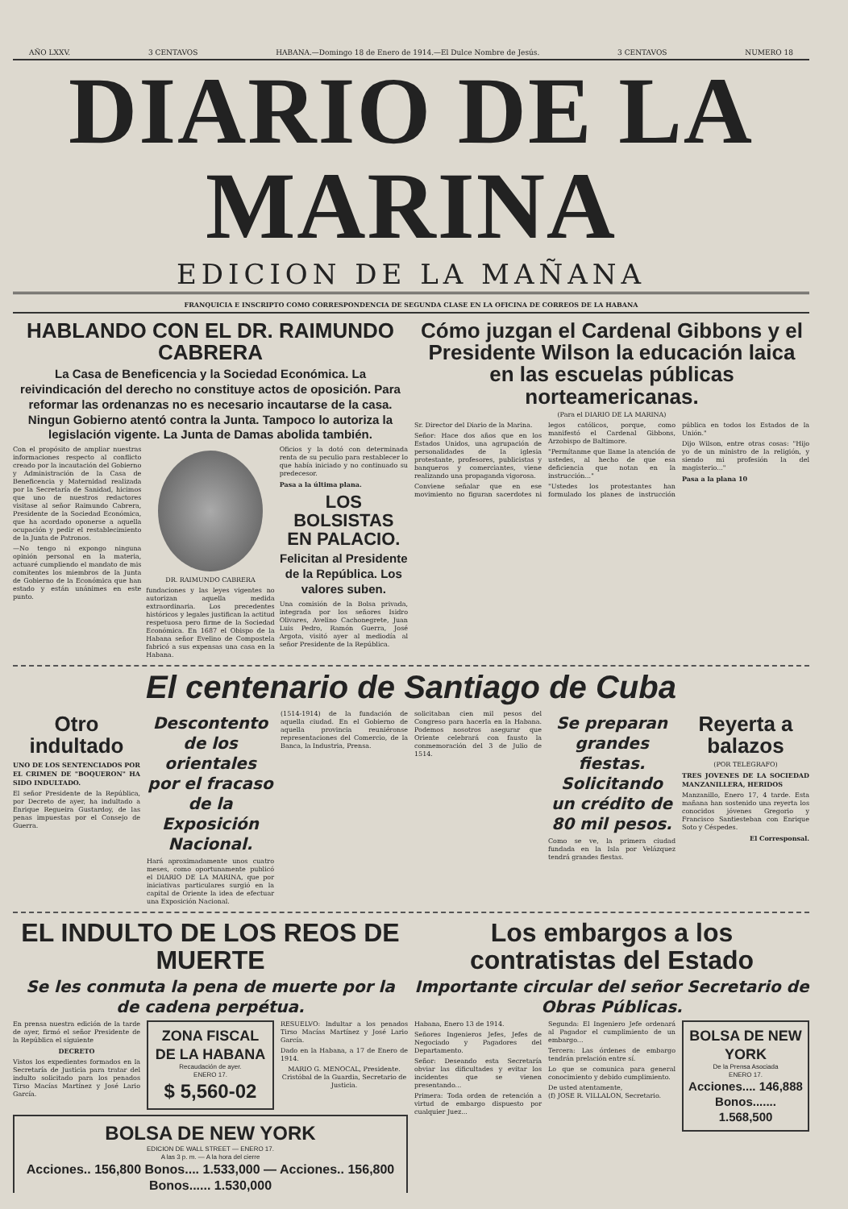AÑO LXXV. 3 CENTAVOS HABANA.—Domingo 18 de Enero de 1914.—El Dulce Nombre de Jesús. 3 CENTAVOS NUMERO 18
DIARIO DE LA MARINA
EDICION DE LA MAÑANA
FRANQUICIA E INSCRIPTO COMO CORRESPONDENCIA DE SEGUNDA CLASE EN LA OFICINA DE CORREOS DE LA HABANA
HABLANDO CON EL DR. RAIMUNDO CABRERA
La Casa de Beneficencia y la Sociedad Económica. La reivindicación del derecho no constituye actos de oposición. Para reformar las ordenanzas no es necesario incautarse de la casa. Ningun Gobierno atentó contra la Junta. Tampoco lo autoriza la legislación vigente. La Junta de Damas abolida también.
Con el propósito de ampliar nuestras informaciones respecto al conflicto creado por la incautación del Gobierno y Administración de la Casa de Beneficencia y Maternidad realizada por la Secretaría de Sanidad, hicimos que uno de nuestros redactores visitase al señor Raimundo Cabrera, Presidente de la Sociedad Económica, que ha acordado oponerse a aquella ocupación y pedir el restablecimiento de la Junta de Patronos.
—No tengo ni expongo ninguna opinión personal en la materia, actuaré cumpliendo el mandato de mis comitentes los miembros de la Junta de Gobierno de la Económica que han estado y están unánimes en este punto.
DR. RAIMUNDO CABRERA
fundaciones y las leyes vigentes no autorizan aquella medida extraordinaria. Los precedentes históricos y legales justifican la actitud respetuosa pero firme de la Sociedad Económica. En 1687 el Obispo de la Habana señor Evelino de Compostela fabricó a sus expensas una casa en la Habana.
Oficios y la dotó con determinada renta de su peculio para restablecer lo que había iniciado y no continuado su predecesor.
Pasa a la última plana.
LOS BOLSISTAS EN PALACIO.
Felicitan al Presidente de la República. Los valores suben.
Una comisión de la Bolsa privada, integrada por los señores Isidro Olivares, Avelino Cachonegrete, Juan Luis Pedro, Ramón Guerra, José Argota, visitó ayer al mediodía al señor Presidente de la República.
Cómo juzgan el Cardenal Gibbons y el Presidente Wilson la educación laica en las escuelas públicas norteamericanas.
(Para el DIARIO DE LA MARINA)
Sr. Director del Diario de la Marina.
Señor: Hace dos años que en los Estados Unidos, una agrupación de personalidades de la iglesia protestante, profesores, publicistas y banqueros y comerciantes, viene realizando una propaganda vigorosa.
Conviene señalar que en ese movimiento no figuran sacerdotes ni legos católicos, porque, como manifestó el Cardenal Gibbons, Arzobispo de Baltimore.
"Permítanme que llame la atención de ustedes, al hecho de que esa deficiencia que notan en la instrucción..."
"Ustedes los protestantes han formulado los planes de instrucción pública en todos los Estados de la Unión."
Dijo Wilson, entre otras cosas: "Hijo yo de un ministro de la religión, y siendo mi profesión la del magisterio..."
Pasa a la plana 10
El centenario de Santiago de Cuba
Otro indultado
UNO DE LOS SENTENCIADOS POR EL CRIMEN DE "BOQUERON" HA SIDO INDULTADO.
El señor Presidente de la República, por Decreto de ayer, ha indultado a Enrique Regueira Gustardoy, de las penas impuestas por el Consejo de Guerra.
Descontento de los orientales por el fracaso de la Exposición Nacional.
Hará aproximadamente unos cuatro meses, como oportunamente publicó el DIARIO DE LA MARINA, que por iniciativas particulares surgió en la capital de Oriente la idea de efectuar una Exposición Nacional.
(1514-1914) de la fundación de aquella ciudad. En el Gobierno de aquella provincia reuniéronse representaciones del Comercio, de la Banca, la Industria, Prensa.
solicitaban cien mil pesos del Congreso para hacerla en la Habana. Podemos nosotros asegurar que Oriente celebrará con fausto la conmemoración del 3 de Julio de 1514.
Se preparan grandes fiestas. Solicitando un crédito de 80 mil pesos.
Como se ve, la primera ciudad fundada en la Isla por Velázquez tendrá grandes fiestas.
Reyerta a balazos
(POR TELEGRAFO)
TRES JOVENES DE LA SOCIEDAD MANZANILLERA, HERIDOS
Manzanillo, Enero 17, 4 tarde. Esta mañana han sostenido una reyerta los conocidos jóvenes Gregorio y Francisco Santiesteban con Enrique Soto y Céspedes.
El Corresponsal.
EL INDULTO DE LOS REOS DE MUERTE
Se les conmuta la pena de muerte por la de cadena perpétua.
En prensa nuestra edición de la tarde de ayer, firmó el señor Presidente de la República el siguiente
DECRETO
Vistos los expedientes formados en la Secretaría de Justicia para tratar del indulto solicitado para los penados Tirso Macías Martínez y José Lario García.
ZONA FISCAL DE LA HABANA
Recaudación de ayer.
ENERO 17.
$ 5,560-02
RESUELVO: Indultar a los penados Tirso Macías Martínez y José Lario García.
Dado en la Habana, a 17 de Enero de 1914.
MARIO G. MENOCAL, Presidente.
Cristóbal de la Guardia, Secretario de Justicia.
BOLSA DE NEW YORK
EDICION DE WALL STREET — ENERO 17.
A las 3 p. m. — A la hora del cierre
Acciones.. 156,800 Bonos.... 1.533,000 — Acciones.. 156,800 Bonos...... 1.530,000
Los embargos a los contratistas del Estado
Importante circular del señor Secretario de Obras Públicas.
Habana, Enero 13 de 1914.
Señores Ingenieros Jefes, Jefes de Negociado y Pagadores del Departamento.
Señor: Deseando esta Secretaría obviar las dificultades y evitar los incidentes que se vienen presentando...
Primera: Toda orden de retención a virtud de embargo dispuesto por cualquier Juez...
Segunda: El Ingeniero Jefe ordenará al Pagador el cumplimiento de un embargo...
Tercera: Las órdenes de embargo tendrán prelación entre sí.
Lo que se comunica para general conocimiento y debido cumplimiento.
De usted atentamente,
(f) JOSE R. VILLALON, Secretario.
BOLSA DE NEW YORK
De la Prensa Asociada
ENERO 17.
Acciones.... 146,888
Bonos....... 1.568,500